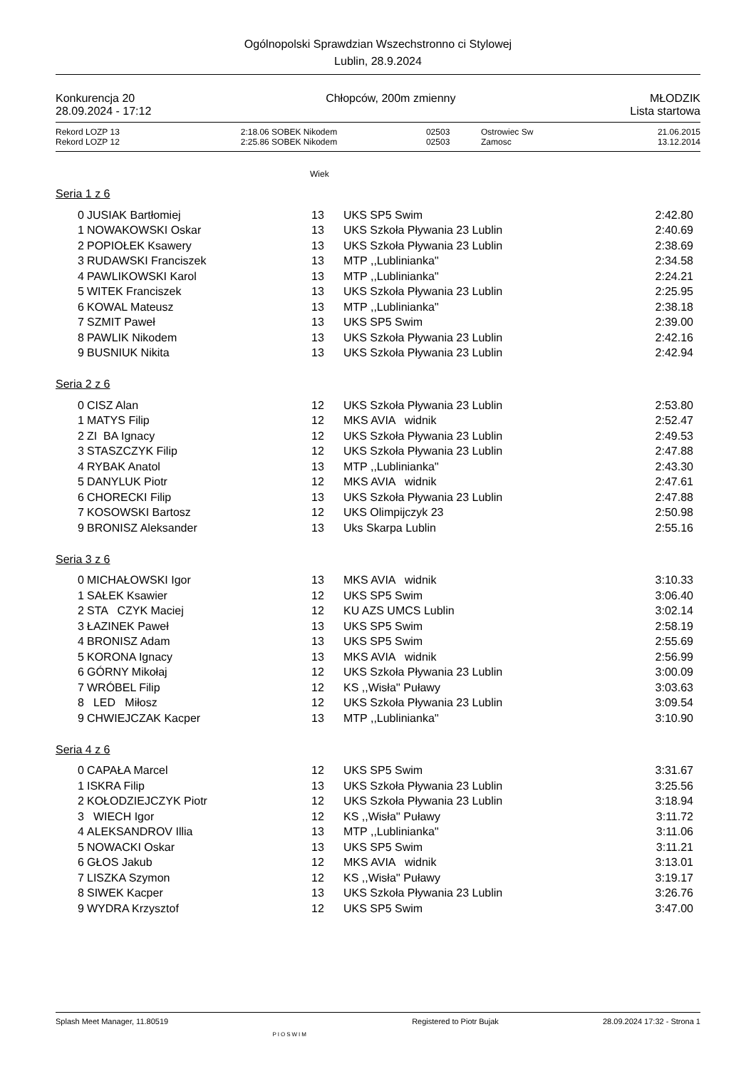Ogólnopolski Sprawdzian Wszechstronno ci Stylowej
Lublin, 28.9.2024
Konkurencja 20
28.09.2024 - 17:12
Chłopców, 200m zmienny MŁODZIK
Lista startowa
| Rekord LOZP 13 | 2:18.06 | SOBEK Nikodem | 02503 | Ostrowiec Sw | 21.06.2015 |
| Rekord LOZP 12 | 2:25.86 | SOBEK Nikodem | 02503 | Zamosc | 13.12.2014 |
Wiek
Seria 1 z 6
| 0 | JUSIAK Bartłomiej | 13 | UKS SP5 Swim | 2:42.80 |
| 1 | NOWAKOWSKI Oskar | 13 | UKS Szkoła Pływania 23 Lublin | 2:40.69 |
| 2 | POPIOŁEK Ksawery | 13 | UKS Szkoła Pływania 23 Lublin | 2:38.69 |
| 3 | RUDAWSKI Franciszek | 13 | MTP ,,Lublinianka'' | 2:34.58 |
| 4 | PAWLIKOWSKI Karol | 13 | MTP ,,Lublinianka'' | 2:24.21 |
| 5 | WITEK Franciszek | 13 | UKS Szkoła Pływania 23 Lublin | 2:25.95 |
| 6 | KOWAL Mateusz | 13 | MTP ,,Lublinianka'' | 2:38.18 |
| 7 | SZMIT Paweł | 13 | UKS SP5 Swim | 2:39.00 |
| 8 | PAWLIK Nikodem | 13 | UKS Szkoła Pływania 23 Lublin | 2:42.16 |
| 9 | BUSNIUK Nikita | 13 | UKS Szkoła Pływania 23 Lublin | 2:42.94 |
Seria 2 z 6
| 0 | CISZ Alan | 12 | UKS Szkoła Pływania 23 Lublin | 2:53.80 |
| 1 | MATYS Filip | 12 | MKS AVIA widnik | 2:52.47 |
| 2 | ZI BA Ignacy | 12 | UKS Szkoła Pływania 23 Lublin | 2:49.53 |
| 3 | STASZCZYK Filip | 12 | UKS Szkoła Pływania 23 Lublin | 2:47.88 |
| 4 | RYBAK Anatol | 13 | MTP ,,Lublinianka'' | 2:43.30 |
| 5 | DANYLUK Piotr | 12 | MKS AVIA widnik | 2:47.61 |
| 6 | CHORECKI Filip | 13 | UKS Szkoła Pływania 23 Lublin | 2:47.88 |
| 7 | KOSOWSKI Bartosz | 12 | UKS Olimpijczyk 23 | 2:50.98 |
| 9 | BRONISZ Aleksander | 13 | Uks Skarpa Lublin | 2:55.16 |
Seria 3 z 6
| 0 | MICHAŁOWSKI Igor | 13 | MKS AVIA widnik | 3:10.33 |
| 1 | SAŁEK Ksawier | 12 | UKS SP5 Swim | 3:06.40 |
| 2 | STA CZYK Maciej | 12 | KU AZS UMCS Lublin | 3:02.14 |
| 3 | ŁAZINEK Paweł | 13 | UKS SP5 Swim | 2:58.19 |
| 4 | BRONISZ Adam | 13 | UKS SP5 Swim | 2:55.69 |
| 5 | KORONA Ignacy | 13 | MKS AVIA widnik | 2:56.99 |
| 6 | GÓRNY Mikołaj | 12 | UKS Szkoła Pływania 23 Lublin | 3:00.09 |
| 7 | WRÓBEL Filip | 12 | KS ,,Wisła'' Puławy | 3:03.63 |
| 8 | LED Miłosz | 12 | UKS Szkoła Pływania 23 Lublin | 3:09.54 |
| 9 | CHWIEJCZAK Kacper | 13 | MTP ,,Lublinianka'' | 3:10.90 |
Seria 4 z 6
| 0 | CAPAŁA Marcel | 12 | UKS SP5 Swim | 3:31.67 |
| 1 | ISKRA Filip | 13 | UKS Szkoła Pływania 23 Lublin | 3:25.56 |
| 2 | KOŁODZIEJCZYK Piotr | 12 | UKS Szkoła Pływania 23 Lublin | 3:18.94 |
| 3 | WIECH Igor | 12 | KS ,,Wisła'' Puławy | 3:11.72 |
| 4 | ALEKSANDROV Illia | 13 | MTP ,,Lublinianka'' | 3:11.06 |
| 5 | NOWACKI Oskar | 13 | UKS SP5 Swim | 3:11.21 |
| 6 | GŁOS Jakub | 12 | MKS AVIA widnik | 3:13.01 |
| 7 | LISZKA Szymon | 12 | KS ,,Wisła'' Puławy | 3:19.17 |
| 8 | SIWEK Kacper | 13 | UKS Szkoła Pływania 23 Lublin | 3:26.76 |
| 9 | WYDRA Krzysztof | 12 | UKS SP5 Swim | 3:47.00 |
Splash Meet Manager, 11.80519 PIOSWIM Registered to Piotr Bujak 28.09.2024 17:32 - Strona 1